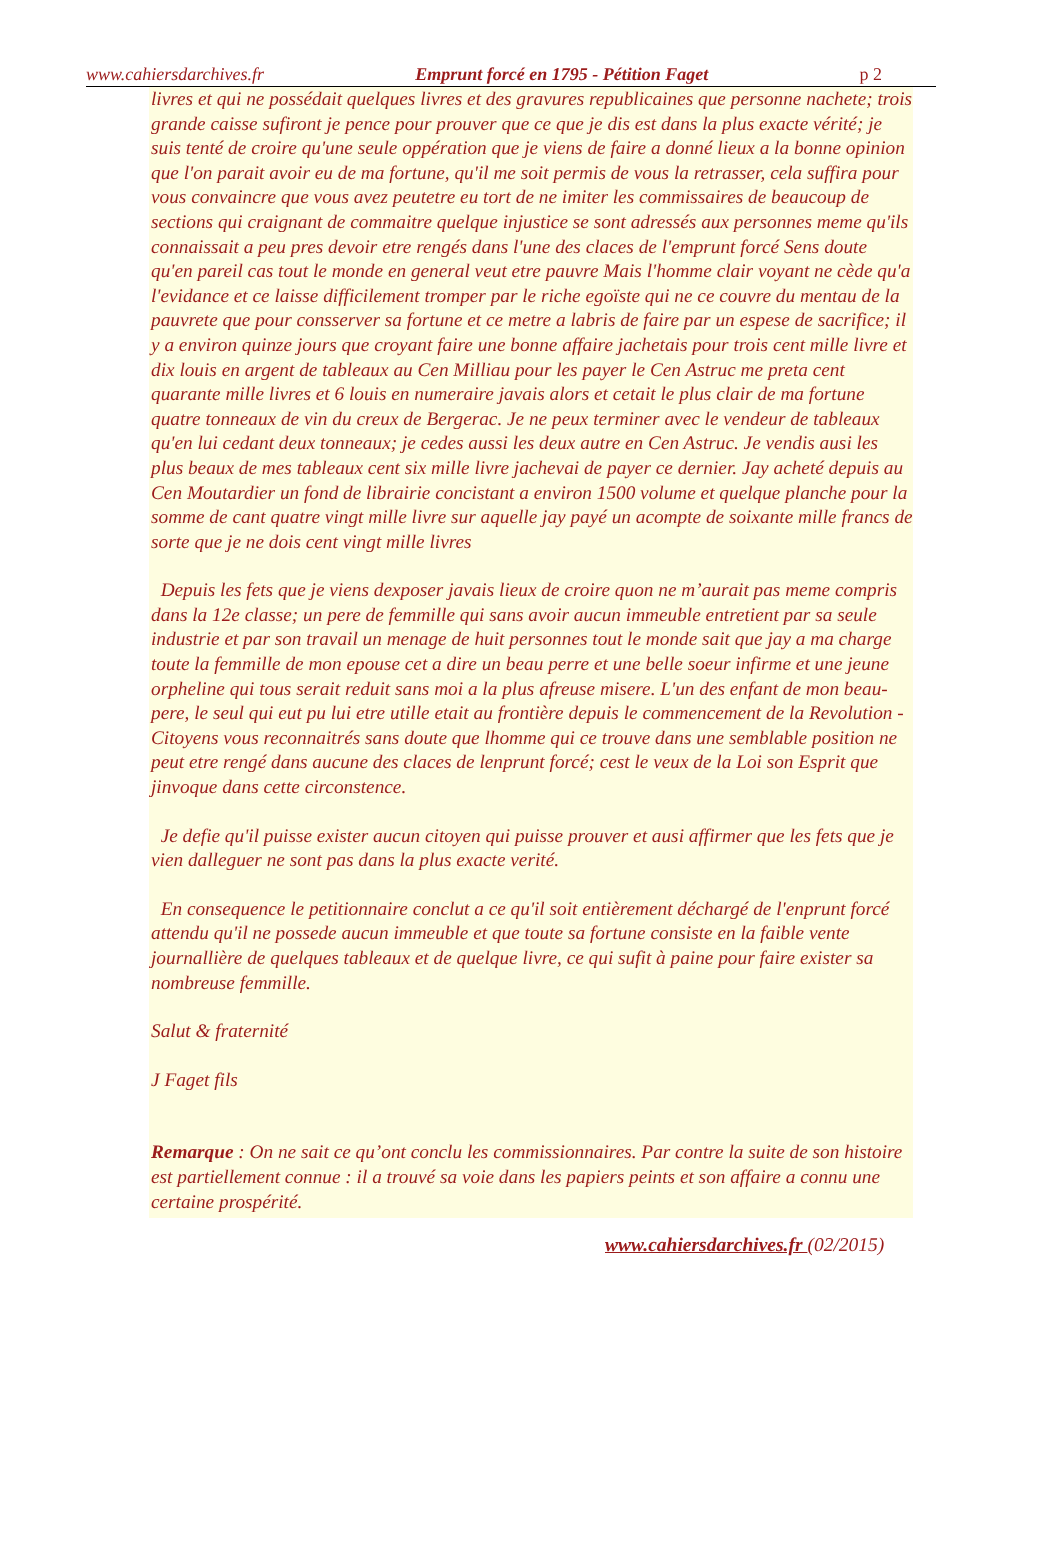www.cahiersdarchives.fr Emprunt forcé en 1795 - Pétition Faget p 2
livres et qui ne possédait quelques livres et des gravures republicaines que personne nachete; trois grande caisse sufiront je pence pour prouver que ce que je dis est dans la plus exacte vérité; je suis tenté de croire qu'une seule oppération que je viens de faire a donné lieux a la bonne opinion que l'on parait avoir eu de ma fortune, qu'il me soit permis de vous la retrasser, cela suffira pour vous convaincre que vous avez peutetre eu tort de ne imiter les commissaires de beaucoup de sections qui craignant de commaitre quelque injustice se sont adressés aux personnes meme qu'ils connaissait a peu pres devoir etre rengés dans l'une des claces de l'emprunt forcé Sens doute qu'en pareil cas tout le monde en general veut etre pauvre Mais l'homme clair voyant ne cède qu'a l'evidance et ce laisse difficilement tromper par le riche egoïste qui ne ce couvre du mentau de la pauvrete que pour consserver sa fortune et ce metre a labris de faire par un espese de sacrifice; il y a environ quinze jours que croyant faire une bonne affaire jachetais pour trois cent mille livre et dix louis en argent de tableaux au Cen Milliau pour les payer le Cen Astruc me preta cent quarante mille livres et 6 louis en numeraire javais alors et cetait le plus clair de ma fortune quatre tonneaux de vin du creux de Bergerac. Je ne peux terminer avec le vendeur de tableaux qu'en lui cedant deux tonneaux; je cedes aussi les deux autre en Cen Astruc. Je vendis ausi les plus beaux de mes tableaux cent six mille livre jachevai de payer ce dernier. Jay acheté depuis au Cen Moutardier un fond de librairie concistant a environ 1500 volume et quelque planche pour la somme de cant quatre vingt mille livre sur aquelle jay payé un acompte de soixante mille francs de sorte que je ne dois cent vingt mille livres
Depuis les fets que je viens dexposer javais lieux de croire quon ne m’aurait pas meme compris dans la 12e classe; un pere de femmille qui sans avoir aucun immeuble entretient par sa seule industrie et par son travail un menage de huit personnes tout le monde sait que jay a ma charge toute la femmille de mon epouse cet a dire un beau perre et une belle soeur infirme et une jeune orpheline qui tous serait reduit sans moi a la plus afreuse misere. L'un des enfant de mon beau-pere, le seul qui eut pu lui etre utille etait au frontière depuis le commencement de la Revolution - Citoyens vous reconnaitrés sans doute que lhomme qui ce trouve dans une semblable position ne peut etre rengé dans aucune des claces de lenprunt forcé; cest le veux de la Loi son Esprit que jinvoque dans cette circonstence.
Je defie qu'il puisse exister aucun citoyen qui puisse prouver et ausi affirmer que les fets que je vien dalleguer ne sont pas dans la plus exacte verité.
En consequence le petitionnaire conclut a ce qu'il soit entièrement déchargé de l'enprunt forcé attendu qu'il ne possede aucun immeuble et que toute sa fortune consiste en la faible vente journallière de quelques tableaux et de quelque livre, ce qui sufit à paine pour faire exister sa nombreuse femmille.
Salut & fraternité
J Faget fils
Remarque : On ne sait ce qu’ont conclu les commissionnaires. Par contre la suite de son histoire est partiellement connue : il a trouvé sa voie dans les papiers peints et son affaire a connu une certaine prospérité.
www.cahiersdarchives.fr (02/2015)